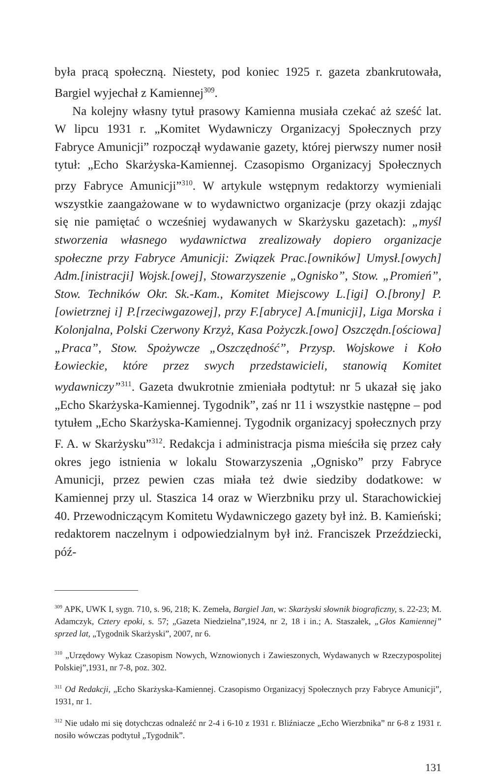była pracą społeczną. Niestety, pod koniec 1925 r. gazeta zbankrutowała, Bargiel wyjechał z Kamiennej<sup>309</sup>.
Na kolejny własny tytuł prasowy Kamienna musiała czekać aż sześć lat. W lipcu 1931 r. „Komitet Wydawniczy Organizacyj Społecznych przy Fabryce Amunicji” rozpoczął wydawanie gazety, której pierwszy numer nosił tytuł: „Echo Skarżyska-Kamiennej. Czasopismo Organizacyj Społecznych przy Fabryce Amunicji”<sup>310</sup>. W artykule wstępnym redaktorzy wymieniali wszystkie zaangażowane w to wydawnictwo organizacje (przy okazji zdając się nie pamiętać o wcześniej wydawanych w Skarżysku gazetach): „myśl stworzenia własnego wydawnictwa zrealizowały dopiero organizacje społeczne przy Fabryce Amunicji: Związek Prac.[owników] Umysł.[owych] Adm.[inistracji] Wojsk.[owej], Stowarzyszenie „Ognisko”, Stow. „Promień”, Stow. Techników Okr. Sk.-Kam., Komitet Miejscowy L.[igi] O.[brony] P.[owietrznej i] P.[rzeciwgazowej], przy F.[abryce] A.[municji], Liga Morska i Kolonjalna, Polski Czerwony Krzyż, Kasa Pożyczk.[owo] Oszczędn.[ościowa] „Praca”, Stow. Spożywcze „Oszczędność”, Przysp. Wojskowe i Koło Łowieckie, które przez swych przedstawicieli, stanowią Komitet wydawniczy”<sup>311</sup>. Gazeta dwukrotnie zmieniała podtytuł: nr 5 ukazał się jako „Echo Skarżyska-Kamiennej. Tygodnik”, zaś nr 11 i wszystkie następne – pod tytułem „Echo Skarżyska-Kamiennej. Tygodnik organizacyj społecznych przy F. A. w Skarżysku”<sup>312</sup>. Redakcja i administracja pisma mieściła się przez cały okres jego istnienia w lokalu Stowarzyszenia „Ognisko” przy Fabryce Amunicji, przez pewien czas miała też dwie siedziby dodatkowe: w Kamiennej przy ul. Staszica 14 oraz w Wierzbniku przy ul. Starachowickiej 40. Przewodniczącym Komitetu Wydawniczego gazety był inż. B. Kamieński; redaktorem naczelnym i odpowiedzialnym był inż. Franciszek Przeździecki, póź-
<sup>309</sup> APK, UWK I, sygn. 710, s. 96, 218; K. Zemeła, Bargiel Jan, w: Skarżyski słownik biograficzny, s. 22-23; M. Adamczyk, Cztery epoki, s. 57; „Gazeta Niedzielna”,1924, nr 2, 18 i in.; A. Staszałek, „Głos Kamiennej” sprzed lat, „Tygodnik Skarżyski”, 2007, nr 6.
<sup>310</sup> „Urzędowy Wykaz Czasopism Nowych, Wznowionych i Zawieszonych, Wydawanych w Rzeczypospolitej Polskiej”,1931, nr 7-8, poz. 302.
<sup>311</sup> Od Redakcji, „Echo Skarżyska-Kamiennej. Czasopismo Organizacyj Społecznych przy Fabryce Amunicji”, 1931, nr 1.
<sup>312</sup> Nie udało mi się dotychczas odnaleźć nr 2-4 i 6-10 z 1931 r. Bliźniacze „Echo Wierzbnika” nr 6-8 z 1931 r. nosiło wówczas podtytuł „Tygodnik”.
131